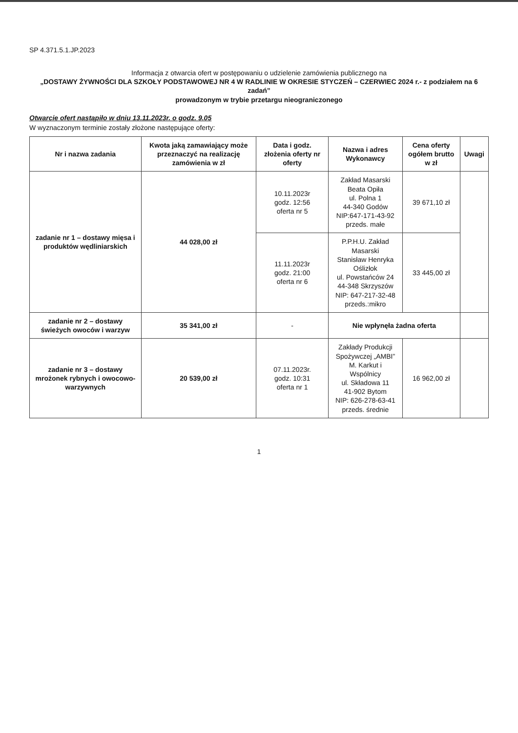SP 4.371.5.1.JP.2023
Informacja z otwarcia ofert w postępowaniu o udzielenie zamówienia publicznego na
„DOSTAWY ŻYWNOŚCI DLA SZKOŁY PODSTAWOWEJ NR 4 W RADLINIE W OKRESIE STYCZEŃ – CZERWIEC 2024 r.- z podziałem na 6 zadań”
prowadzonym w trybie przetargu nieograniczonego
Otwarcie ofert nastąpiło w dniu 13.11.2023r. o godz. 9.05
W wyznaczonym terminie zostały złożone następujące oferty:
| Nr i nazwa zadania | Kwota jaką zamawiający może przeznaczyć na realizację zamówienia w zł | Data i godz. złożenia oferty nr oferty | Nazwa i adres Wykonawcy | Cena oferty ogółem brutto w zł | Uwagi |
| --- | --- | --- | --- | --- | --- |
| zadanie nr 1 – dostawy mięsa i produktów wędliniarskich | 44 028,00 zł | 10.11.2023r godz. 12:56 oferta nr 5 | Zakład Masarski Beata Opiła ul. Polna 1 44-340 Godów NIP:647-171-43-92 przeds. małe | 39 671,10 zł | |
| | | 11.11.2023r godz. 21:00 oferta nr 6 | P.P.H.U. Zakład Masarski Stanisław Henryka Oślizłok ul. Powstańców 24 44-348 Skrzyszów NIP: 647-217-32-48 przeds.:mikro | 33 445,00 zł | |
| zadanie nr 2 – dostawy świeżych owoców i warzyw | 35 341,00 zł | - | Nie wpłynęła żadna oferta | | |
| zadanie nr 3 – dostawy mrożonek rybnych i owocowo-warzywnych | 20 539,00 zł | 07.11.2023r. godz. 10:31 oferta nr 1 | Zakłady Produkcji Spożywczej „AMBI” M. Karkut i Wspólnicy ul. Składowa 11 41-902 Bytom NIP: 626-278-63-41 przeds. średnie | 16 962,00 zł | |
1